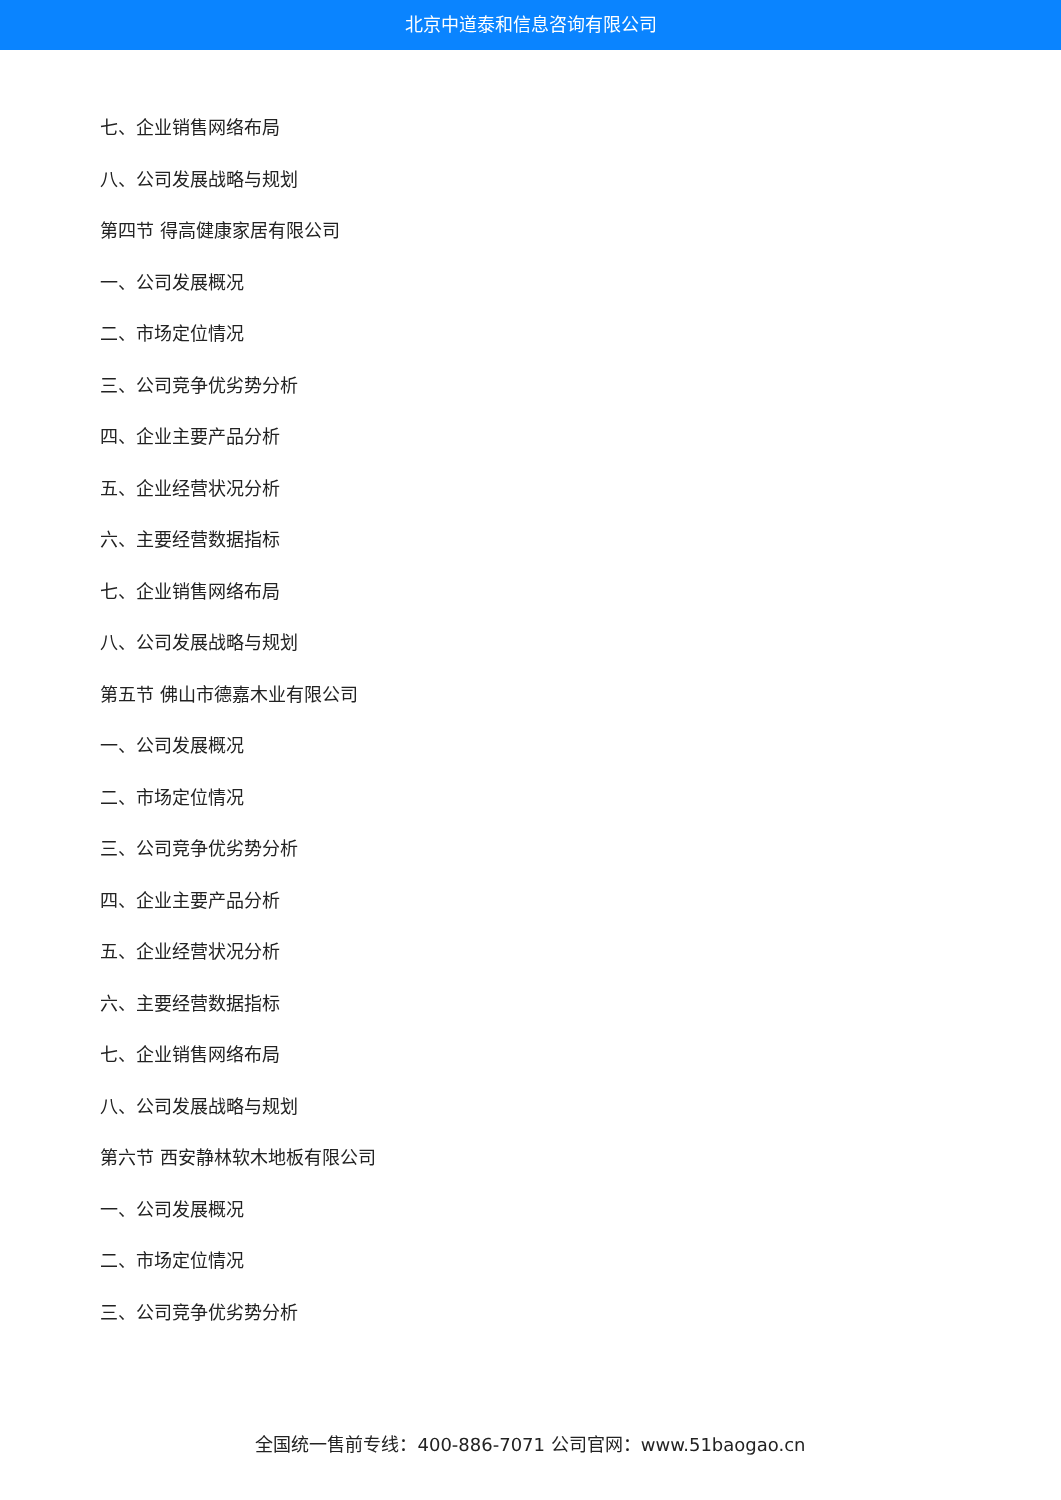北京中道泰和信息咨询有限公司
七、企业销售网络布局
八、公司发展战略与规划
第四节 得高健康家居有限公司
一、公司发展概况
二、市场定位情况
三、公司竞争优劣势分析
四、企业主要产品分析
五、企业经营状况分析
六、主要经营数据指标
七、企业销售网络布局
八、公司发展战略与规划
第五节 佛山市德嘉木业有限公司
一、公司发展概况
二、市场定位情况
三、公司竞争优劣势分析
四、企业主要产品分析
五、企业经营状况分析
六、主要经营数据指标
七、企业销售网络布局
八、公司发展战略与规划
第六节 西安静林软木地板有限公司
一、公司发展概况
二、市场定位情况
三、公司竞争优劣势分析
全国统一售前专线：400-886-7071 公司官网：www.51baogao.cn